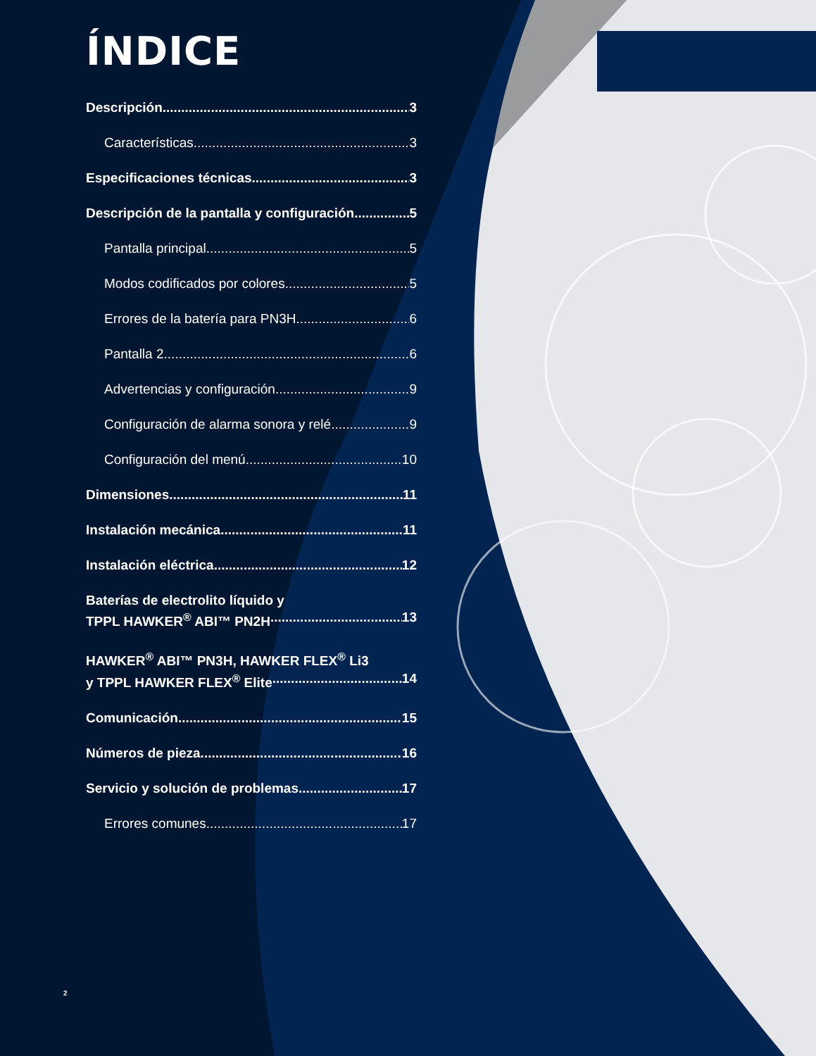ÍNDICE
Descripción 3
Características 3
Especificaciones técnicas 3
Descripción de la pantalla y configuración 5
Pantalla principal 5
Modos codificados por colores 5
Errores de la batería para PN3H 6
Pantalla 2 6
Advertencias y configuración 9
Configuración de alarma sonora y relé 9
Configuración del menú 10
Dimensiones 11
Instalación mecánica 11
Instalación eléctrica 12
Baterías de electrolito líquido y
TPPL HAWKER<sup>®</sup> ABI™ PN2H 13
HAWKER<sup>®</sup> ABI™ PN3H, HAWKER FLEX<sup>®</sup> Li3
y TPPL HAWKER FLEX<sup>®</sup> Elite 14
Comunicación 15
Números de pieza 16
Servicio y solución de problemas 17
Errores comunes 17
2